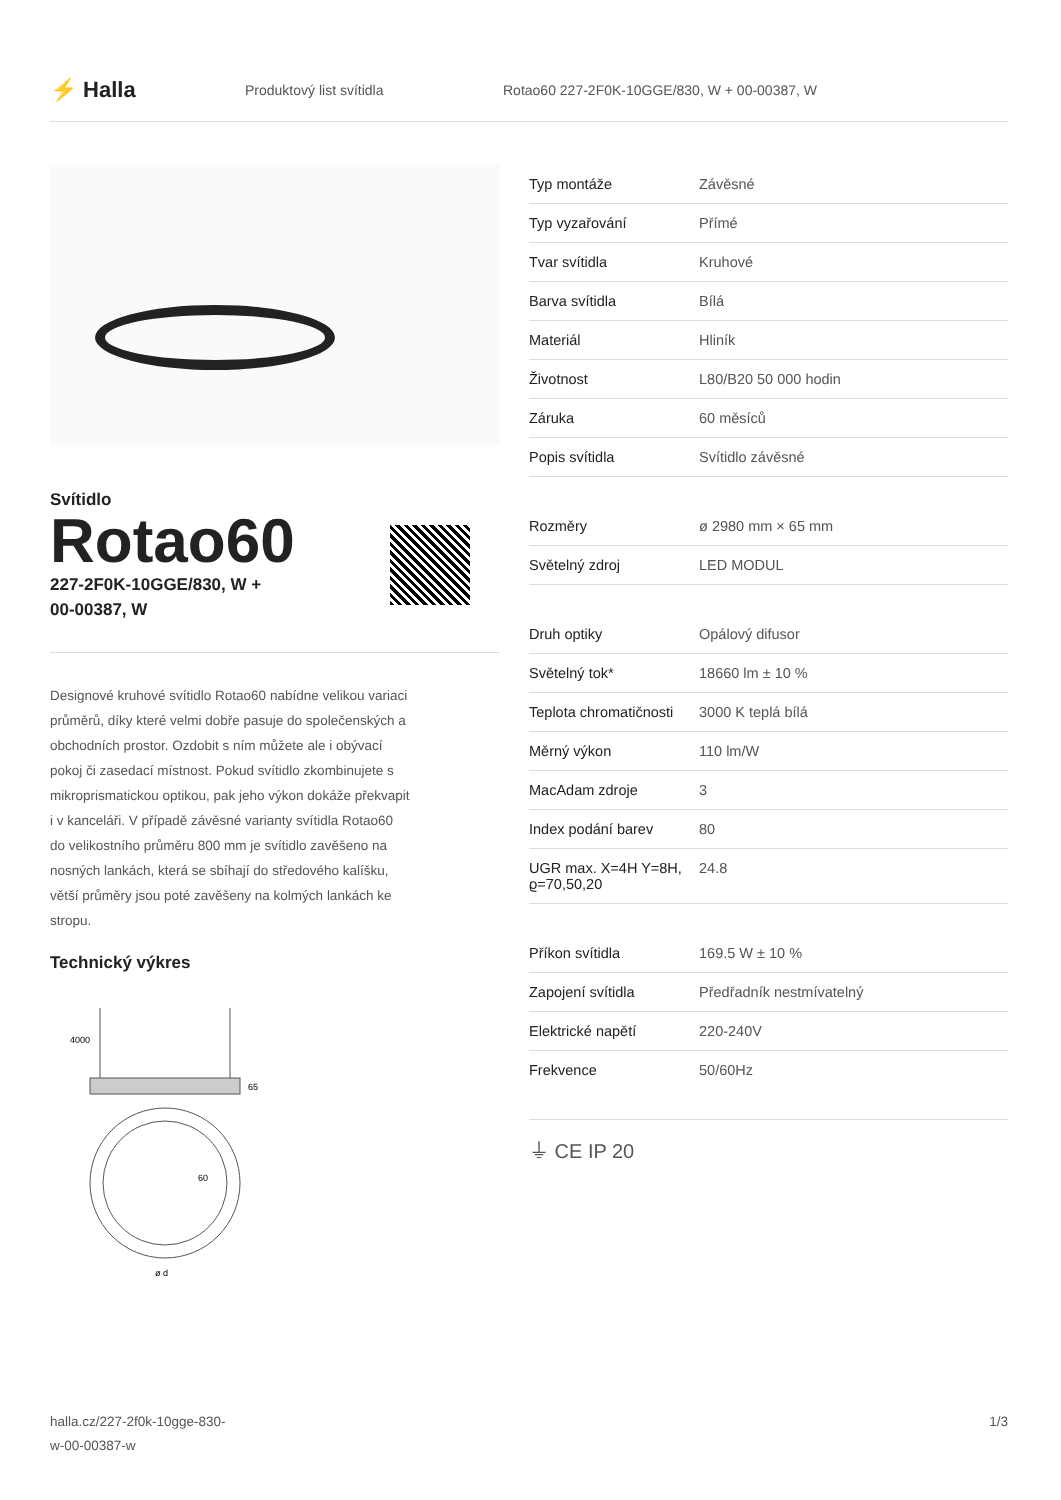⚡ Halla
Produktový list svítidla
Rotao60 227-2F0K-10GGE/830, W + 00-00387, W
Svítidlo
Rotao60
227-2F0K-10GGE/830, W +
00-00387, W
Designové kruhové svítidlo Rotao60 nabídne velikou variaci průměrů, díky které velmi dobře pasuje do společenských a obchodních prostor. Ozdobit s ním můžete ale i obývací pokoj či zasedací místnost. Pokud svítidlo zkombinujete s mikroprismatickou optikou, pak jeho výkon dokáže překvapit i v kanceláři. V případě závěsné varianty svítidla Rotao60 do velikostního průměru 800 mm je svítidlo zavěšeno na nosných lankách, která se sbíhají do středového kalíšku, větší průměry jsou poté zavěšeny na kolmých lankách ke stropu.
Technický výkres
4000
65
60
ø d
| Typ montáže | Závěsné |
| Typ vyzařování | Přímé |
| Tvar svítidla | Kruhové |
| Barva svítidla | Bílá |
| Materiál | Hliník |
| Životnost | L80/B20 50 000 hodin |
| Záruka | 60 měsíců |
| Popis svítidla | Svítidlo závěsné |
| Rozměry | ø 2980 mm × 65 mm |
| Světelný zdroj | LED MODUL |
| Druh optiky | Opálový difusor |
| Světelný tok* | 18660 lm ± 10 % |
| Teplota chromatičnosti | 3000 K teplá bílá |
| Měrný výkon | 110 lm/W |
| MacAdam zdroje | 3 |
| Index podání barev | 80 |
| UGR max. X=4H Y=8H, ϱ=70,50,20 | 24.8 |
| Příkon svítidla | 169.5 W ± 10 % |
| Zapojení svítidla | Předřadník nestmívatelný |
| Elektrické napětí | 220-240V |
| Frekvence | 50/60Hz |
⏚ CE IP 20
halla.cz/227-2f0k-10gge-830-
w-00-00387-w
1/3